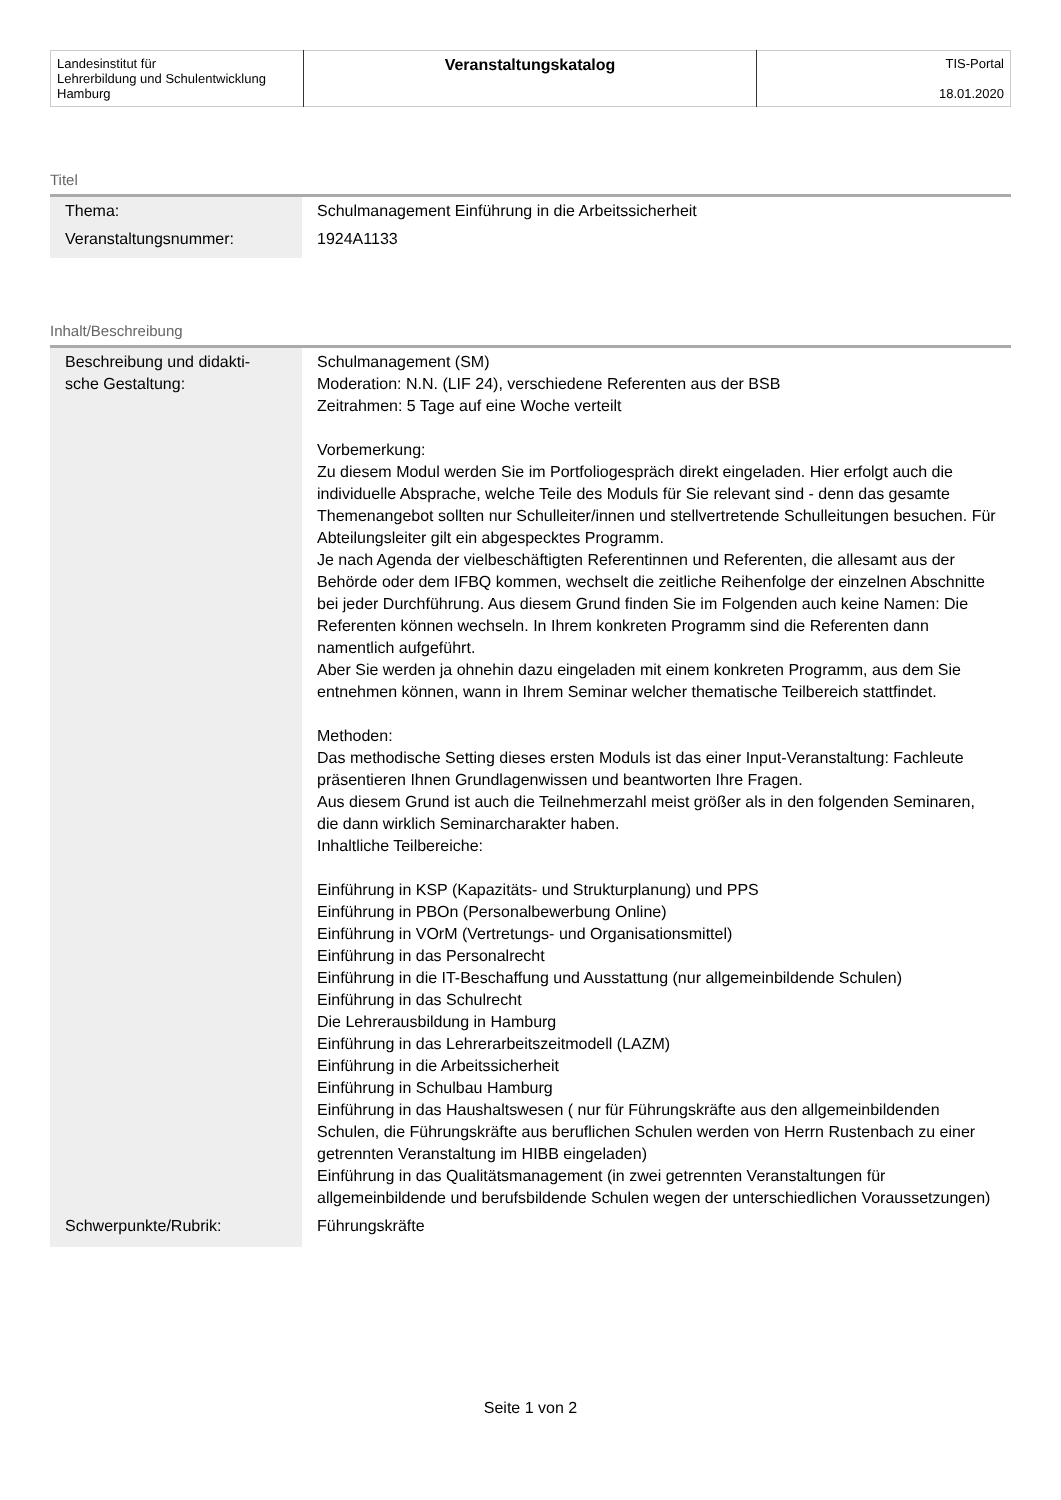| Landesinstitut für Lehrerbildung und Schulentwicklung Hamburg | Veranstaltungskatalog | TIS-Portal 18.01.2020 |
Titel
| Thema: | Schulmanagement Einführung in die Arbeitssicherheit |
| Veranstaltungsnummer: | 1924A1133 |
Inhalt/Beschreibung
| Beschreibung und didakti- sche Gestaltung: | Schulmanagement (SM) Moderation: N.N. (LIF 24), verschiedene Referenten aus der BSB Zeitrahmen: 5 Tage auf eine Woche verteilt Vorbemerkung: Zu diesem Modul werden Sie im Portfoliogespräch direkt eingeladen. Hier erfolgt auch die individuelle Absprache, welche Teile des Moduls für Sie relevant sind - denn das gesamte Themenangebot sollten nur Schulleiter/innen und stellvertretende Schulleitungen besuchen. Für Abteilungsleiter gilt ein abgespecktes Programm. Je nach Agenda der vielbeschäftigten Referentinnen und Referenten, die allesamt aus der Behörde oder dem IFBQ kommen, wechselt die zeitliche Reihenfolge der einzelnen Abschnitte bei jeder Durchführung. Aus diesem Grund finden Sie im Folgenden auch keine Namen: Die Referenten können wechseln. In Ihrem konkreten Programm sind die Referenten dann namentlich aufgeführt. Aber Sie werden ja ohnehin dazu eingeladen mit einem konkreten Programm, aus dem Sie entnehmen können, wann in Ihrem Seminar welcher thematische Teilbereich stattfindet. Methoden: Das methodische Setting dieses ersten Moduls ist das einer Input-Veranstaltung: Fachleute präsentieren Ihnen Grundlagenwissen und beantworten Ihre Fragen. Aus diesem Grund ist auch die Teilnehmerzahl meist größer als in den folgenden Seminaren, die dann wirklich Seminarcharakter haben. Inhaltliche Teilbereiche: Einführung in KSP (Kapazitäts- und Strukturplanung) und PPS Einführung in PBOn (Personalbewerbung Online) Einführung in VOrM (Vertretungs- und Organisationsmittel) Einführung in das Personalrecht Einführung in die IT-Beschaffung und Ausstattung (nur allgemeinbildende Schulen) Einführung in das Schulrecht Die Lehrerausbildung in Hamburg Einführung in das Lehrerarbeitszeitmodell (LAZM) Einführung in die Arbeitssicherheit Einführung in Schulbau Hamburg Einführung in das Haushaltswesen ( nur für Führungskräfte aus den allgemeinbildenden Schulen, die Führungskräfte aus beruflichen Schulen werden von Herrn Rustenbach zu einer getrennten Veranstaltung im HIBB eingeladen) Einführung in das Qualitätsmanagement (in zwei getrennten Veranstaltungen für allgemeinbildende und berufsbildende Schulen wegen der unterschiedlichen Voraussetzungen) |
| Schwerpunkte/Rubrik: | Führungskräfte |
Seite 1 von 2